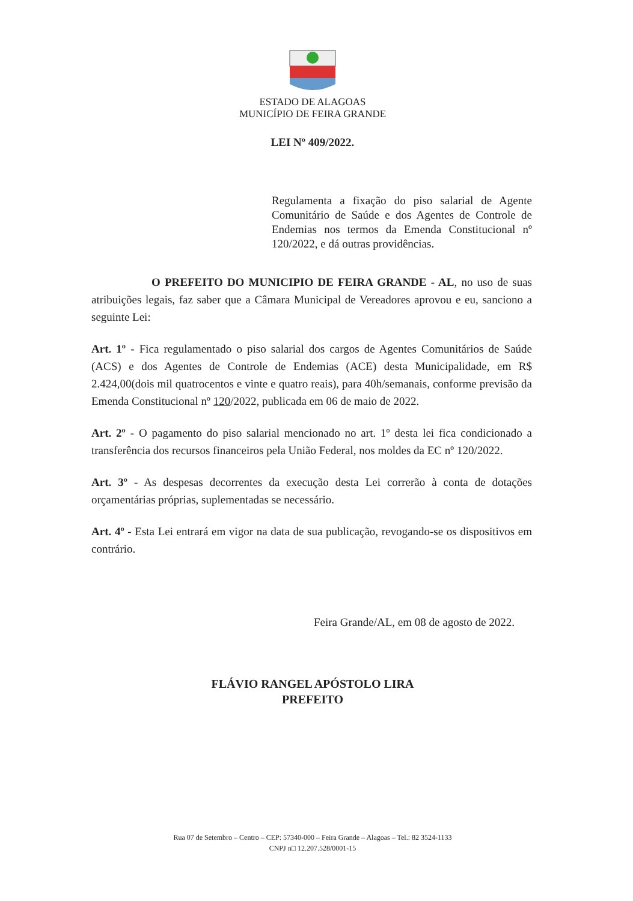ESTADO DE ALAGOAS
MUNICÍPIO DE FEIRA GRANDE
LEI Nº 409/2022.
Regulamenta a fixação do piso salarial de Agente Comunitário de Saúde e dos Agentes de Controle de Endemias nos termos da Emenda Constitucional nº 120/2022, e dá outras providências.
O PREFEITO DO MUNICIPIO DE FEIRA GRANDE - AL, no uso de suas atribuições legais, faz saber que a Câmara Municipal de Vereadores aprovou e eu, sanciono a seguinte Lei:
Art. 1º - Fica regulamentado o piso salarial dos cargos de Agentes Comunitários de Saúde (ACS) e dos Agentes de Controle de Endemias (ACE) desta Municipalidade, em R$ 2.424,00(dois mil quatrocentos e vinte e quatro reais), para 40h/semanais, conforme previsão da Emenda Constitucional nº 120/2022, publicada em 06 de maio de 2022.
Art. 2º - O pagamento do piso salarial mencionado no art. 1º desta lei fica condicionado a transferência dos recursos financeiros pela União Federal, nos moldes da EC nº 120/2022.
Art. 3º - As despesas decorrentes da execução desta Lei correrão à conta de dotações orçamentárias próprias, suplementadas se necessário.
Art. 4º - Esta Lei entrará em vigor na data de sua publicação, revogando-se os dispositivos em contrário.
Feira Grande/AL, em 08 de agosto de 2022.
FLÁVIO RANGEL APÓSTOLO LIRA
PREFEITO
Rua 07 de Setembro – Centro – CEP: 57340-000 – Feira Grande – Alagoas – Tel.: 82 3524-1133
CNPJ n□ 12.207.528/0001-15